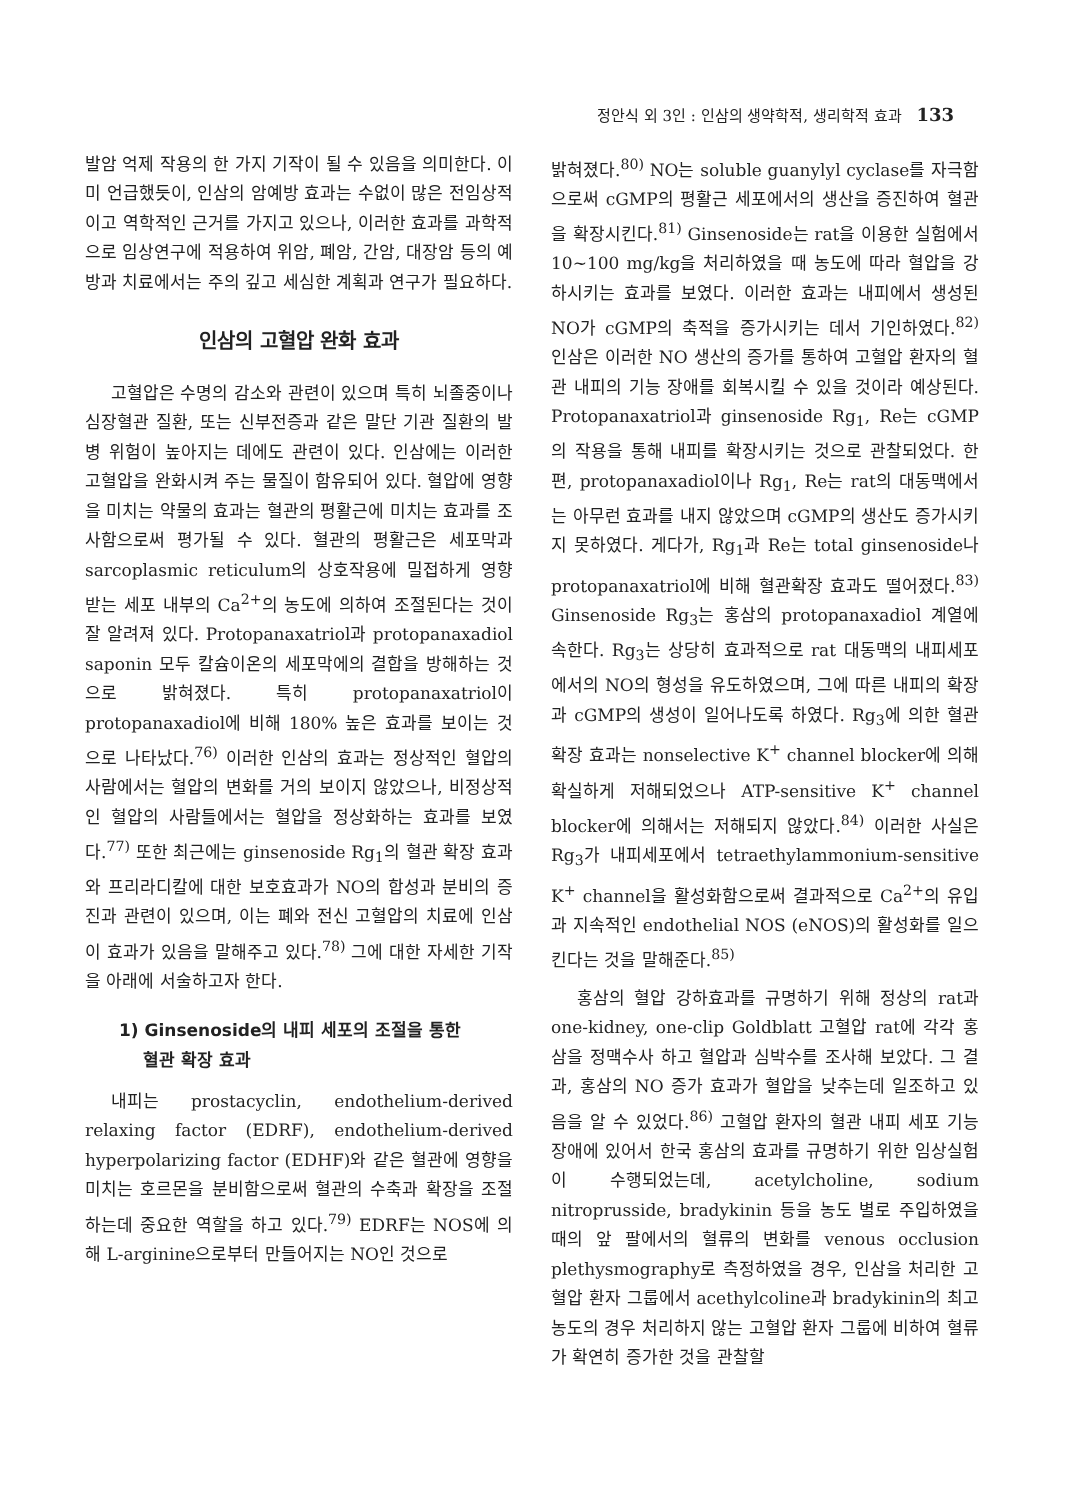정안식 외 3인 : 인삼의 생약학적, 생리학적 효과 133
발암 억제 작용의 한 가지 기작이 될 수 있음을 의미한다. 이미 언급했듯이, 인삼의 암예방 효과는 수없이 많은 전임상적이고 역학적인 근거를 가지고 있으나, 이러한 효과를 과학적으로 임상연구에 적용하여 위암, 폐암, 간암, 대장암 등의 예방과 치료에서는 주의 깊고 세심한 계획과 연구가 필요하다.
인삼의 고혈압 완화 효과
고혈압은 수명의 감소와 관련이 있으며 특히 뇌졸중이나 심장혈관 질환, 또는 신부전증과 같은 말단 기관 질환의 발병 위험이 높아지는 데에도 관련이 있다. 인삼에는 이러한 고혈압을 완화시켜 주는 물질이 함유되어 있다. 혈압에 영향을 미치는 약물의 효과는 혈관의 평활근에 미치는 효과를 조사함으로써 평가될 수 있다. 혈관의 평활근은 세포막과 sarcoplasmic reticulum의 상호작용에 밀접하게 영향 받는 세포 내부의 Ca<sup>2+</sup>의 농도에 의하여 조절된다는 것이 잘 알려져 있다. Protopanaxatriol과 protopanaxadiol saponin 모두 칼슘이온의 세포막에의 결합을 방해하는 것으로 밝혀졌다. 특히 protopanaxatriol이 protopanaxadiol에 비해 180% 높은 효과를 보이는 것으로 나타났다.<sup>76)</sup> 이러한 인삼의 효과는 정상적인 혈압의 사람에서는 혈압의 변화를 거의 보이지 않았으나, 비정상적인 혈압의 사람들에서는 혈압을 정상화하는 효과를 보였다.<sup>77)</sup> 또한 최근에는 ginsenoside Rg<sub>1</sub>의 혈관 확장 효과와 프리라디칼에 대한 보호효과가 NO의 합성과 분비의 증진과 관련이 있으며, 이는 폐와 전신 고혈압의 치료에 인삼이 효과가 있음을 말해주고 있다.<sup>78)</sup> 그에 대한 자세한 기작을 아래에 서술하고자 한다.
1) Ginsenoside의 내피 세포의 조절을 통한
혈관 확장 효과
내피는 prostacyclin, endothelium-derived relaxing factor (EDRF), endothelium-derived hyperpolarizing factor (EDHF)와 같은 혈관에 영향을 미치는 호르몬을 분비함으로써 혈관의 수축과 확장을 조절하는데 중요한 역할을 하고 있다.<sup>79)</sup> EDRF는 NOS에 의해 L-arginine으로부터 만들어지는 NO인 것으로
밝혀졌다.<sup>80)</sup> NO는 soluble guanylyl cyclase를 자극함으로써 cGMP의 평활근 세포에서의 생산을 증진하여 혈관을 확장시킨다.<sup>81)</sup> Ginsenoside는 rat을 이용한 실험에서 10~100 mg/kg을 처리하였을 때 농도에 따라 혈압을 강하시키는 효과를 보였다. 이러한 효과는 내피에서 생성된 NO가 cGMP의 축적을 증가시키는 데서 기인하였다.<sup>82)</sup> 인삼은 이러한 NO 생산의 증가를 통하여 고혈압 환자의 혈관 내피의 기능 장애를 회복시킬 수 있을 것이라 예상된다. Protopanaxatriol과 ginsenoside Rg<sub>1</sub>, Re는 cGMP의 작용을 통해 내피를 확장시키는 것으로 관찰되었다. 한편, protopanaxadiol이나 Rg<sub>1</sub>, Re는 rat의 대동맥에서는 아무런 효과를 내지 않았으며 cGMP의 생산도 증가시키지 못하였다. 게다가, Rg<sub>1</sub>과 Re는 total ginsenoside나 protopanaxatriol에 비해 혈관확장 효과도 떨어졌다.<sup>83)</sup> Ginsenoside Rg<sub>3</sub>는 홍삼의 protopanaxadiol 계열에 속한다. Rg<sub>3</sub>는 상당히 효과적으로 rat 대동맥의 내피세포에서의 NO의 형성을 유도하였으며, 그에 따른 내피의 확장과 cGMP의 생성이 일어나도록 하였다. Rg<sub>3</sub>에 의한 혈관 확장 효과는 nonselective K<sup>+</sup> channel blocker에 의해 확실하게 저해되었으나 ATP-sensitive K<sup>+</sup> channel blocker에 의해서는 저해되지 않았다.<sup>84)</sup> 이러한 사실은 Rg<sub>3</sub>가 내피세포에서 tetraethylammonium-sensitive K<sup>+</sup> channel을 활성화함으로써 결과적으로 Ca<sup>2+</sup>의 유입과 지속적인 endothelial NOS (eNOS)의 활성화를 일으킨다는 것을 말해준다.<sup>85)</sup>
홍삼의 혈압 강하효과를 규명하기 위해 정상의 rat과 one-kidney, one-clip Goldblatt 고혈압 rat에 각각 홍삼을 정맥수사 하고 혈압과 심박수를 조사해 보았다. 그 결과, 홍삼의 NO 증가 효과가 혈압을 낮추는데 일조하고 있음을 알 수 있었다.<sup>86)</sup> 고혈압 환자의 혈관 내피 세포 기능 장애에 있어서 한국 홍삼의 효과를 규명하기 위한 임상실험이 수행되었는데, acetylcholine, sodium nitroprusside, bradykinin 등을 농도 별로 주입하였을 때의 앞 팔에서의 혈류의 변화를 venous occlusion plethysmography로 측정하였을 경우, 인삼을 처리한 고혈압 환자 그룹에서 acethylcoline과 bradykinin의 최고 농도의 경우 처리하지 않는 고혈압 환자 그룹에 비하여 혈류가 확연히 증가한 것을 관찰할